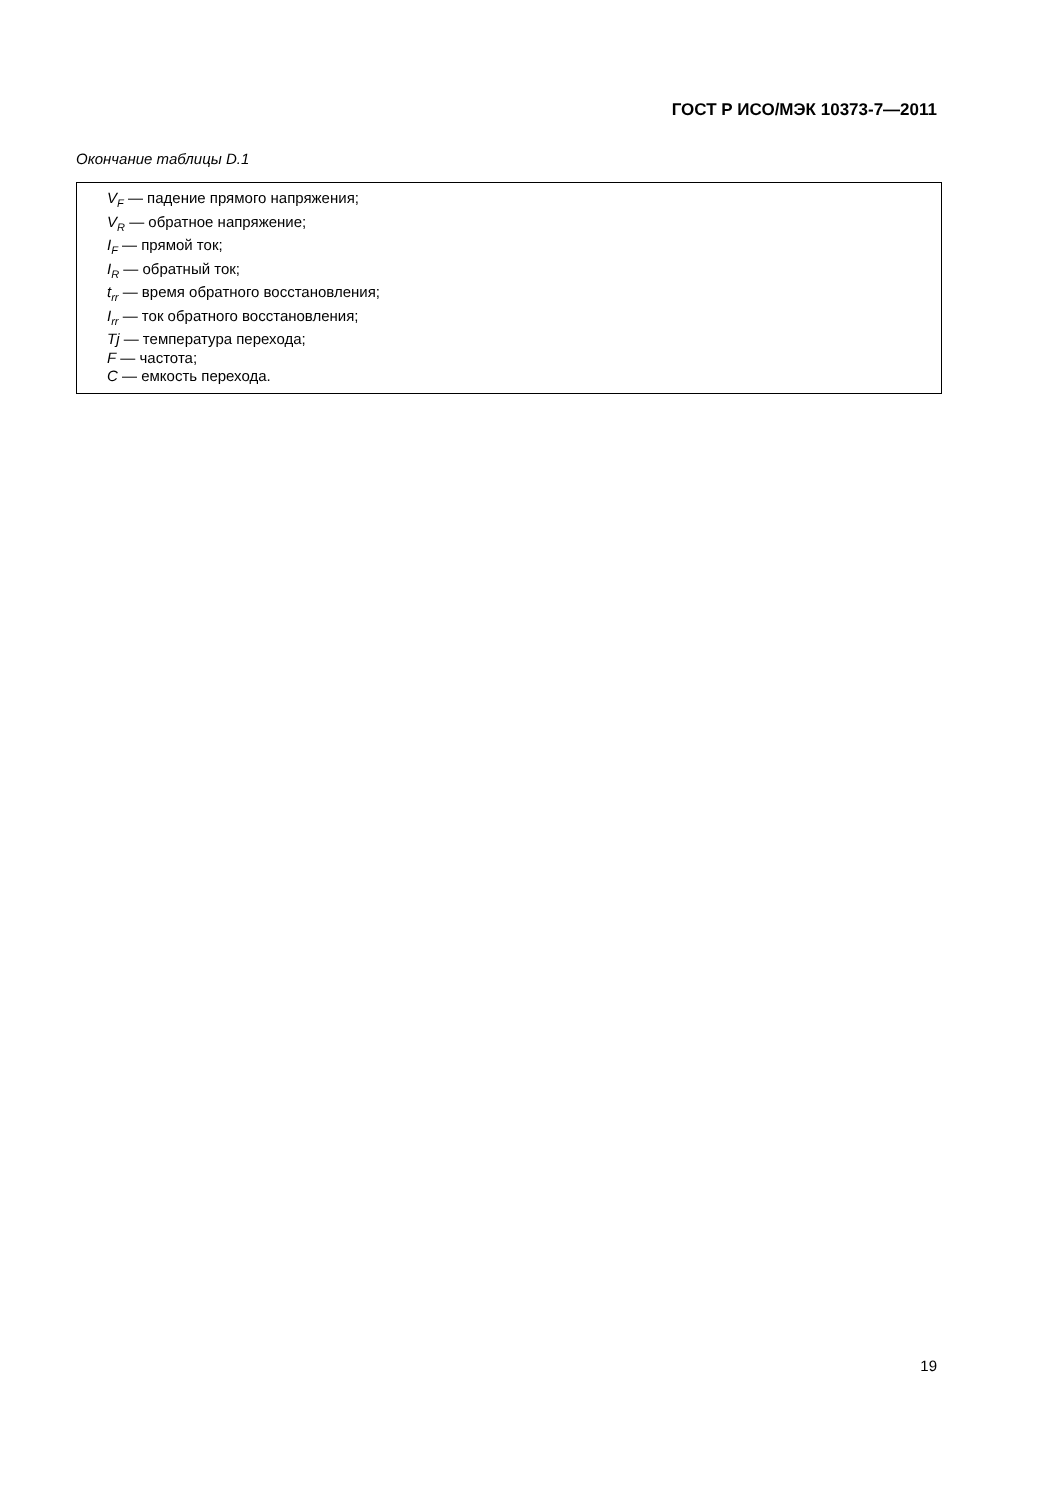ГОСТ Р ИСО/МЭК 10373-7—2011
Окончание таблицы D.1
| V<sub>F</sub> — падение прямого напряжения; V<sub>R</sub> — обратное напряжение; I<sub>F</sub> — прямой ток; I<sub>R</sub> — обратный ток; t<sub>rr</sub> — время обратного восстановления; I<sub>rr</sub> — ток обратного восстановления; Tj — температура перехода; F — частота; C — емкость перехода. |
19